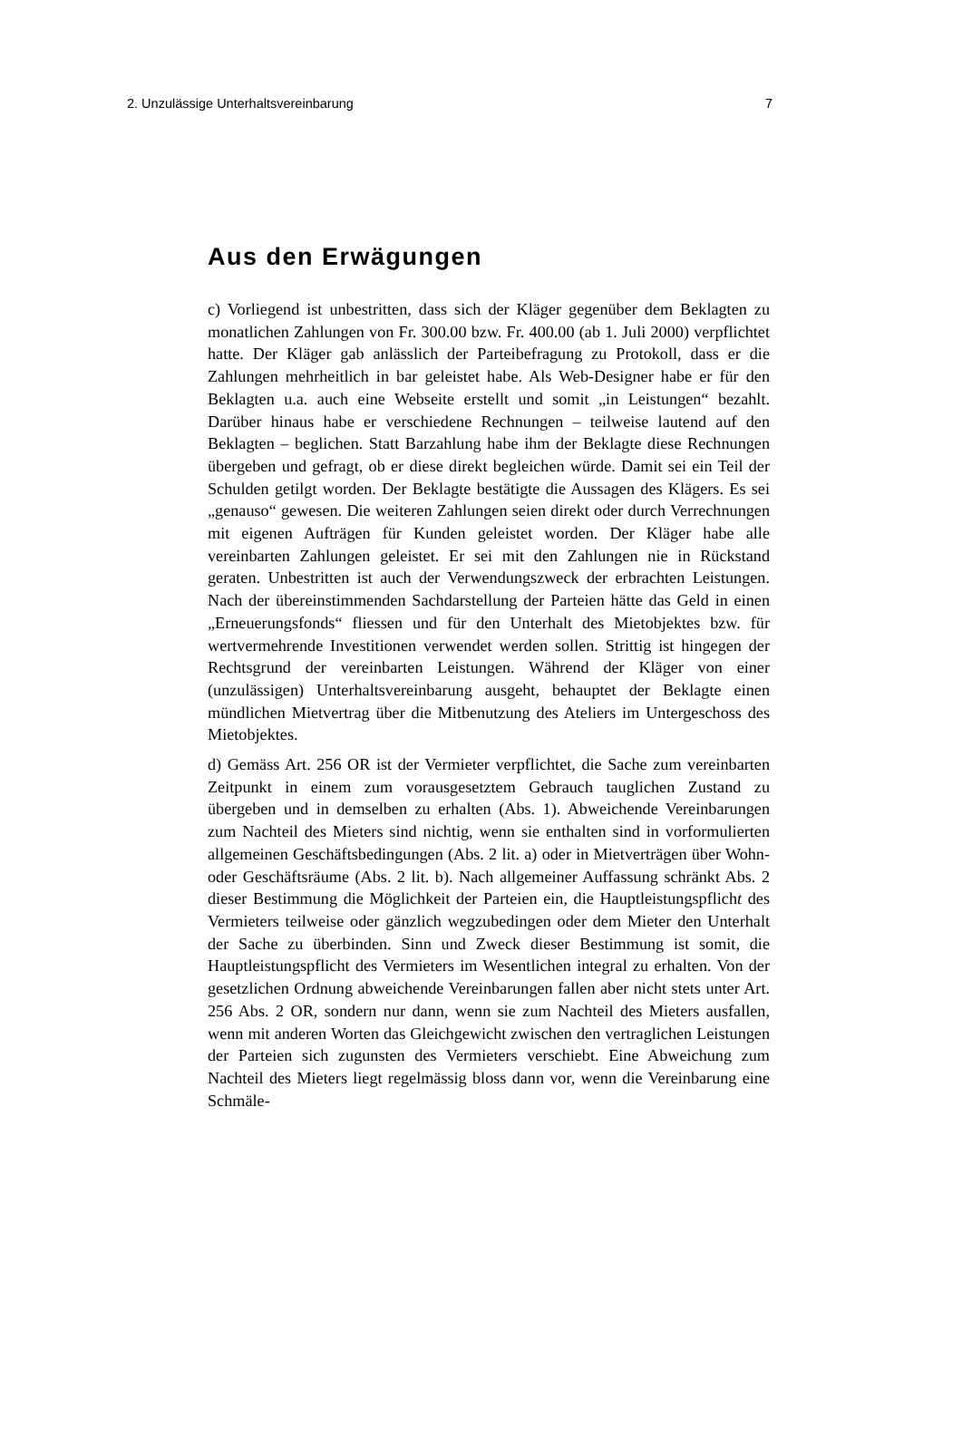2. Unzulässige Unterhaltsvereinbarung 7
Aus den Erwägungen
c) Vorliegend ist unbestritten, dass sich der Kläger gegenüber dem Beklagten zu monatlichen Zahlungen von Fr. 300.00 bzw. Fr. 400.00 (ab 1. Juli 2000) verpflichtet hatte. Der Kläger gab anlässlich der Parteibefragung zu Protokoll, dass er die Zahlungen mehrheitlich in bar geleistet habe. Als Web-Designer habe er für den Beklagten u.a. auch eine Webseite erstellt und somit „in Leistungen“ bezahlt. Darüber hinaus habe er verschiedene Rechnungen – teilweise lautend auf den Beklagten – beglichen. Statt Barzahlung habe ihm der Beklagte diese Rechnungen übergeben und gefragt, ob er diese direkt begleichen würde. Damit sei ein Teil der Schulden getilgt worden. Der Beklagte bestätigte die Aussagen des Klägers. Es sei „genauso“ gewesen. Die weiteren Zahlungen seien direkt oder durch Verrechnungen mit eigenen Aufträgen für Kunden geleistet worden. Der Kläger habe alle vereinbarten Zahlungen geleistet. Er sei mit den Zahlungen nie in Rückstand geraten. Unbestritten ist auch der Verwendungszweck der erbrachten Leistungen. Nach der übereinstimmenden Sachdarstellung der Parteien hätte das Geld in einen „Erneuerungsfonds“ fliessen und für den Unterhalt des Mietobjektes bzw. für wertvermehrende Investitionen verwendet werden sollen. Strittig ist hingegen der Rechtsgrund der vereinbarten Leistungen. Während der Kläger von einer (unzulässigen) Unterhaltsvereinbarung ausgeht, behauptet der Beklagte einen mündlichen Mietvertrag über die Mitbenutzung des Ateliers im Untergeschoss des Mietobjektes.
d) Gemäss Art. 256 OR ist der Vermieter verpflichtet, die Sache zum vereinbarten Zeitpunkt in einem zum vorausgesetztem Gebrauch tauglichen Zustand zu übergeben und in demselben zu erhalten (Abs. 1). Abweichende Vereinbarungen zum Nachteil des Mieters sind nichtig, wenn sie enthalten sind in vorformulierten allgemeinen Geschäftsbedingungen (Abs. 2 lit. a) oder in Mietverträgen über Wohn- oder Geschäftsräume (Abs. 2 lit. b). Nach allgemeiner Auffassung schränkt Abs. 2 dieser Bestimmung die Möglichkeit der Parteien ein, die Hauptleistungspflicht des Vermieters teilweise oder gänzlich wegzubedingen oder dem Mieter den Unterhalt der Sache zu überbinden. Sinn und Zweck dieser Bestimmung ist somit, die Hauptleistungspflicht des Vermieters im Wesentlichen integral zu erhalten. Von der gesetzlichen Ordnung abweichende Vereinbarungen fallen aber nicht stets unter Art. 256 Abs. 2 OR, sondern nur dann, wenn sie zum Nachteil des Mieters ausfallen, wenn mit anderen Worten das Gleichgewicht zwischen den vertraglichen Leistungen der Parteien sich zugunsten des Vermieters verschiebt. Eine Abweichung zum Nachteil des Mieters liegt regelmässig bloss dann vor, wenn die Vereinbarung eine Schmäle-